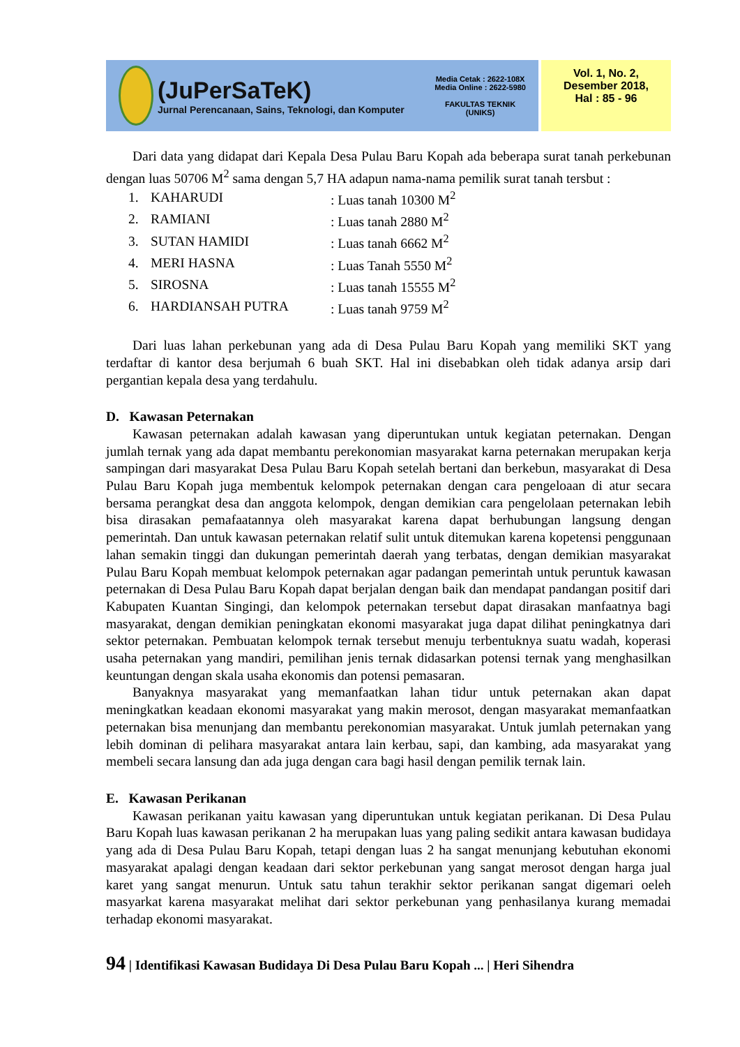(JuPerSaTeK)
Jurnal Perencanaan, Sains, Teknologi, dan Komputer
Media Cetak : 2622-108X
Media Online : 2622-5980
FAKULTAS TEKNIK
(UNIKS)
Vol. 1, No. 2,
Desember 2018,
Hal : 85 - 96
Dari data yang didapat dari Kepala Desa Pulau Baru Kopah ada beberapa surat tanah perkebunan dengan luas 50706 M<sup>2</sup> sama dengan 5,7 HA adapun nama-nama pemilik surat tanah tersbut :
| 1. | KAHARUDI | : Luas tanah 10300 M<sup>2</sup> |
| 2. | RAMIANI | : Luas tanah 2880 M<sup>2</sup> |
| 3. | SUTAN HAMIDI | : Luas tanah 6662 M<sup>2</sup> |
| 4. | MERI HASNA | : Luas Tanah 5550 M<sup>2</sup> |
| 5. | SIROSNA | : Luas tanah 15555 M<sup>2</sup> |
| 6. | HARDIANSAH PUTRA | : Luas tanah 9759 M<sup>2</sup> |
Dari luas lahan perkebunan yang ada di Desa Pulau Baru Kopah yang memiliki SKT yang terdaftar di kantor desa berjumah 6 buah SKT. Hal ini disebabkan oleh tidak adanya arsip dari pergantian kepala desa yang terdahulu.
D. Kawasan Peternakan
Kawasan peternakan adalah kawasan yang diperuntukan untuk kegiatan peternakan. Dengan jumlah ternak yang ada dapat membantu perekonomian masyarakat karna peternakan merupakan kerja sampingan dari masyarakat Desa Pulau Baru Kopah setelah bertani dan berkebun, masyarakat di Desa Pulau Baru Kopah juga membentuk kelompok peternakan dengan cara pengeloaan di atur secara bersama perangkat desa dan anggota kelompok, dengan demikian cara pengelolaan peternakan lebih bisa dirasakan pemafaatannya oleh masyarakat karena dapat berhubungan langsung dengan pemerintah. Dan untuk kawasan peternakan relatif sulit untuk ditemukan karena kopetensi penggunaan lahan semakin tinggi dan dukungan pemerintah daerah yang terbatas, dengan demikian masyarakat Pulau Baru Kopah membuat kelompok peternakan agar padangan pemerintah untuk peruntuk kawasan peternakan di Desa Pulau Baru Kopah dapat berjalan dengan baik dan mendapat pandangan positif dari Kabupaten Kuantan Singingi, dan kelompok peternakan tersebut dapat dirasakan manfaatnya bagi masyarakat, dengan demikian peningkatan ekonomi masyarakat juga dapat dilihat peningkatnya dari sektor peternakan. Pembuatan kelompok ternak tersebut menuju terbentuknya suatu wadah, koperasi usaha peternakan yang mandiri, pemilihan jenis ternak didasarkan potensi ternak yang menghasilkan keuntungan dengan skala usaha ekonomis dan potensi pemasaran.
Banyaknya masyarakat yang memanfaatkan lahan tidur untuk peternakan akan dapat meningkatkan keadaan ekonomi masyarakat yang makin merosot, dengan masyarakat memanfaatkan peternakan bisa menunjang dan membantu perekonomian masyarakat. Untuk jumlah peternakan yang lebih dominan di pelihara masyarakat antara lain kerbau, sapi, dan kambing, ada masyarakat yang membeli secara lansung dan ada juga dengan cara bagi hasil dengan pemilik ternak lain.
E. Kawasan Perikanan
Kawasan perikanan yaitu kawasan yang diperuntukan untuk kegiatan perikanan. Di Desa Pulau Baru Kopah luas kawasan perikanan 2 ha merupakan luas yang paling sedikit antara kawasan budidaya yang ada di Desa Pulau Baru Kopah, tetapi dengan luas 2 ha sangat menunjang kebutuhan ekonomi masyarakat apalagi dengan keadaan dari sektor perkebunan yang sangat merosot dengan harga jual karet yang sangat menurun. Untuk satu tahun terakhir sektor perikanan sangat digemari oeleh masyarkat karena masyarakat melihat dari sektor perkebunan yang penhasilanya kurang memadai terhadap ekonomi masyarakat.
94 | Identifikasi Kawasan Budidaya Di Desa Pulau Baru Kopah ... | Heri Sihendra